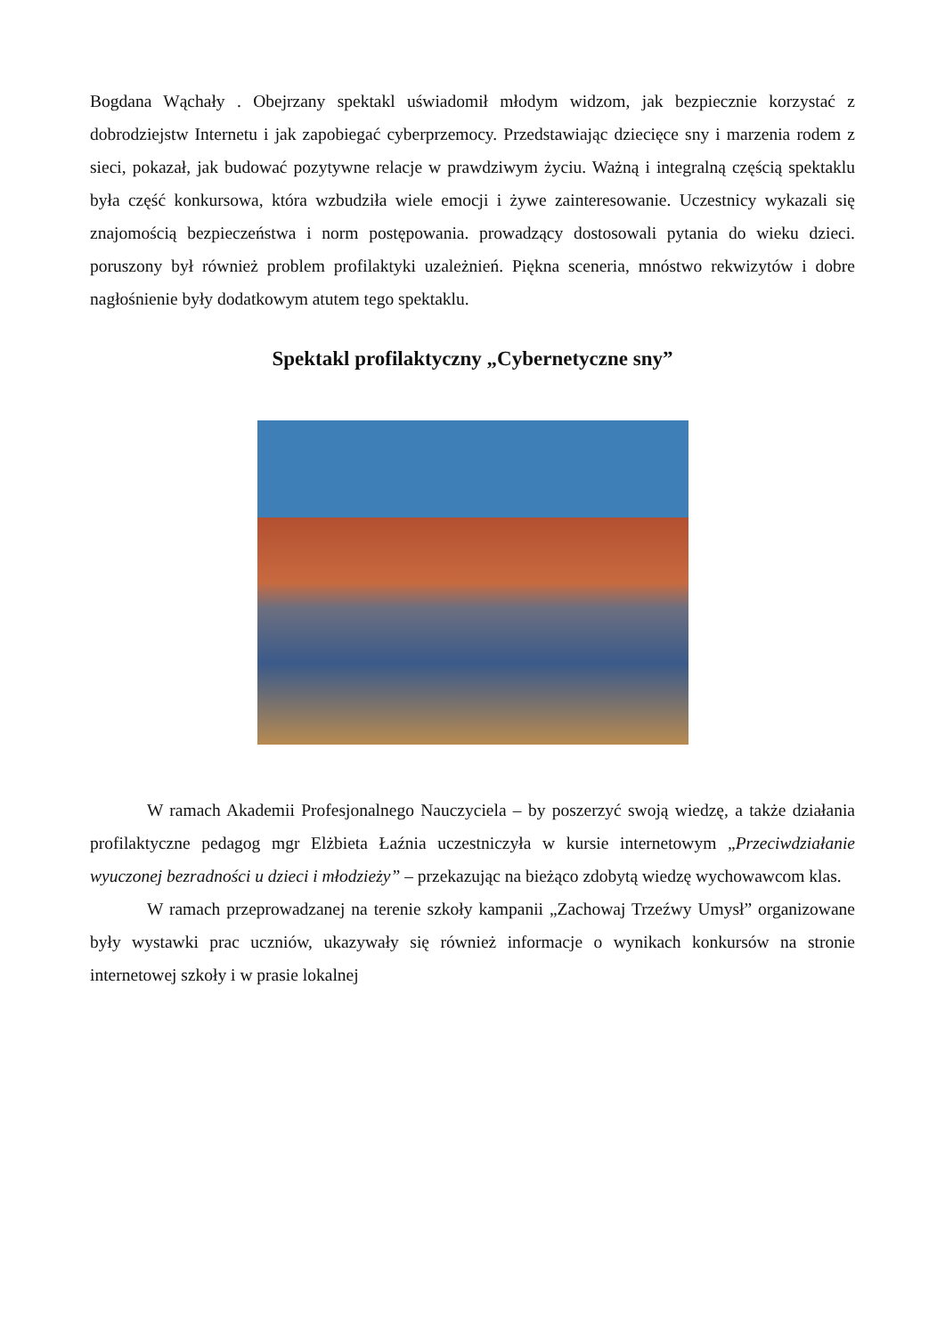Bogdana Wąchały . Obejrzany spektakl uświadomił młodym widzom, jak bezpiecznie korzystać z dobrodziejstw Internetu i jak zapobiegać cyberprzemocy. Przedstawiając dziecięce sny i marzenia rodem z sieci, pokazał, jak budować pozytywne relacje w prawdziwym życiu. Ważną i integralną częścią spektaklu była część konkursowa, która wzbudziła wiele emocji i żywe zainteresowanie. Uczestnicy wykazali się znajomością bezpieczeństwa i norm postępowania. prowadzący dostosowali pytania do wieku dzieci. poruszony był również problem profilaktyki uzależnień. Piękna sceneria, mnóstwo rekwizytów i dobre nagłośnienie były dodatkowym atutem tego spektaklu.
Spektakl profilaktyczny „Cybernetyczne sny”
W ramach Akademii Profesjonalnego Nauczyciela – by poszerzyć swoją wiedzę, a także działania profilaktyczne pedagog mgr Elżbieta Łaźnia uczestniczyła w kursie internetowym „Przeciwdziałanie wyuczonej bezradności u dzieci i młodzieży” – przekazując na bieżąco zdobytą wiedzę wychowawcom klas.
W ramach przeprowadzanej na terenie szkoły kampanii „Zachowaj Trzeźwy Umysł” organizowane były wystawki prac uczniów, ukazywały się również informacje o wynikach konkursów na stronie internetowej szkoły i w prasie lokalnej